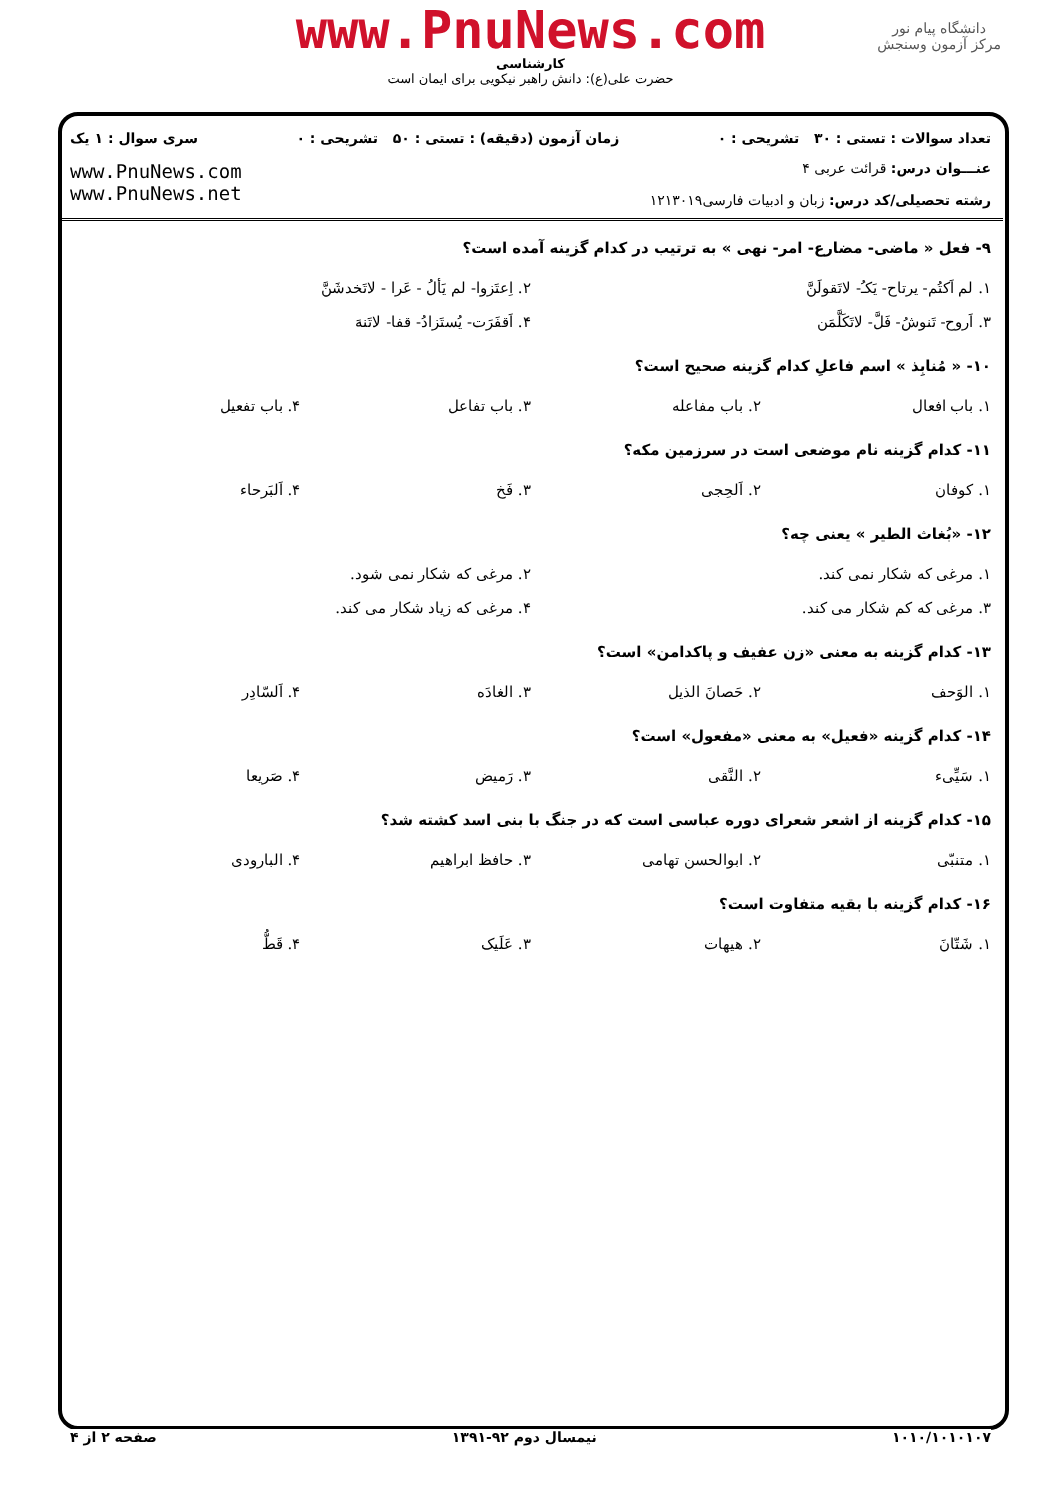www.PnuNews.com
کارشناسی
حضرت علی(ع): دانش راهبر نیکویی برای ایمان است
دانشگاه پیام نور
مرکز آزمون وسنجش
تعداد سوالات : تستی : ۳۰ تشریحی : ۰ زمان آزمون (دقیقه) : تستی : ۵۰ تشریحی : ۰ سری سوال : ۱ یک
عنـــوان درس: قرائت عربی ۴
رشته تحصیلی/کد درس: زبان و ادبیات فارسی۱۲۱۳۰۱۹
www.PnuNews.com
www.PnuNews.net
۹- فعل « ماضی- مضارع- امر- نهی » به ترتیب در کدام گزینه آمده است؟
| ۱. لم اَکتُم- یرتاح- یَکـُ- لاتَقولَنَّ | ۲. اِعتَزوا- لم یَألُ - عَرا - لاتَخدشَنَّ |
| ۳. اَروح- تَنوشُ- فَلَّ- لاتَکَلَّمَن | ۴. اَقفَرَت- یُستَزادُ- قفا- لاتَنهَ |
۱۰- « مُنابِذ » اسم فاعلِ کدام گزینه صحیح است؟
| ۱. باب افعال | ۲. باب مفاعله | ۳. باب تفاعل | ۴. باب تفعیل |
۱۱- کدام گزینه نام موضعی است در سرزمین مکه؟
| ۱. کوفان | ۲. اَلحِجی | ۳. فَخ | ۴. اَلبَرحاء |
۱۲- «بُغاث الطیر » یعنی چه؟
| ۱. مرغی که شکار نمی کند. | ۲. مرغی که شکار نمی شود. |
| ۳. مرغی که کم شکار می کند. | ۴. مرغی که زیاد شکار می کند. |
۱۳- کدام گزینه به معنی «زن عفیف و پاکدامن» است؟
| ۱. الوَحف | ۲. حَصانَ الذیل | ۳. الغادَه | ۴. اَلسّادِر |
۱۴- کدام گزینه «فعیل» به معنی «مفعول» است؟
| ۱. سَیِّیء | ۲. النَّقی | ۳. رَمیض | ۴. صَریعا |
۱۵- کدام گزینه از اشعر شعرای دوره عباسی است که در جنگ با بنی اسد کشته شد؟
| ۱. متنبّی | ۲. ابوالحسن تهامی | ۳. حافظ ابراهیم | ۴. البارودی |
۱۶- کدام گزینه با بقیه متفاوت است؟
| ۱. شَتّانَ | ۲. هیهات | ۳. عَلَیک | ۴. قَطُّ |
۱۰۱۰/۱۰۱۰۱۰۷ نیمسال دوم ۹۲-۱۳۹۱ صفحه ۲ از ۴